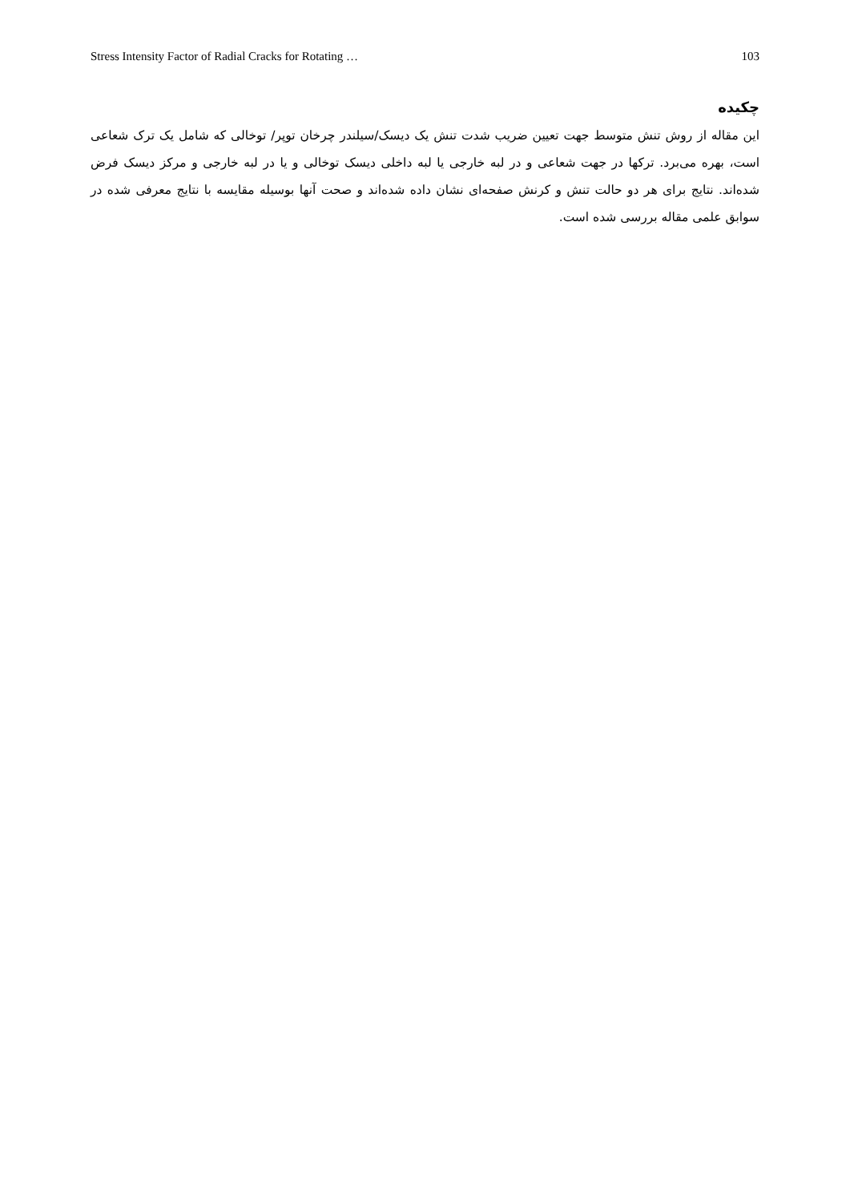Stress Intensity Factor of Radial Cracks for Rotating … 103
چکیده
این مقاله از روش تنش متوسط جهت تعیین ضریب شدت تنش یک دیسک/سیلندر چرخان توپر/ توخالی که شامل یک ترک شعاعی است، بهره می‌برد. ترکها در جهت شعاعی و در لبه خارجی یا لبه داخلی دیسک توخالی و یا در لبه خارجی و مرکز دیسک فرض شده‌اند. نتایج برای هر دو حالت تنش و کرنش صفحه‌ای نشان داده شده‌اند و صحت آنها بوسیله مقایسه با نتایج معرفی شده در سوابق علمی مقاله بررسی شده است.